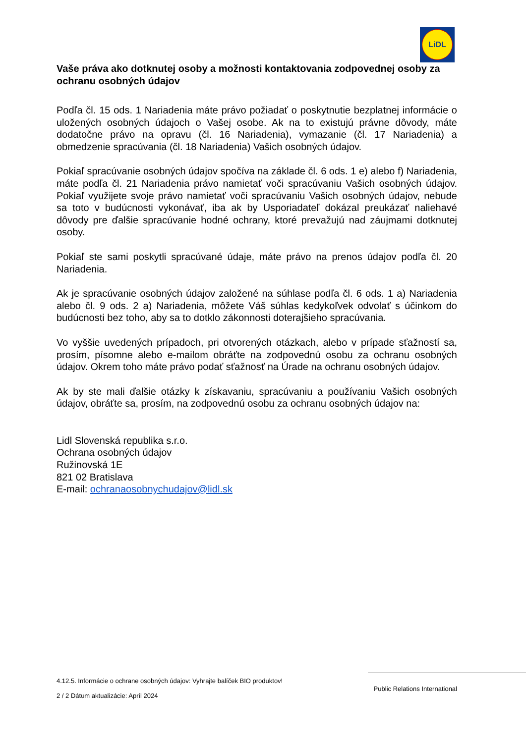LiDL
Vaše práva ako dotknutej osoby a možnosti kontaktovania zodpovednej osoby za ochranu osobných údajov
Podľa čl. 15 ods. 1 Nariadenia máte právo požiadať o poskytnutie bezplatnej informácie o uložených osobných údajoch o Vašej osobe. Ak na to existujú právne dôvody, máte dodatočne právo na opravu (čl. 16 Nariadenia), vymazanie (čl. 17 Nariadenia) a obmedzenie spracúvania (čl. 18 Nariadenia) Vašich osobných údajov.
Pokiaľ spracúvanie osobných údajov spočíva na základe čl. 6 ods. 1 e) alebo f) Nariadenia, máte podľa čl. 21 Nariadenia právo namietať voči spracúvaniu Vašich osobných údajov. Pokiaľ využijete svoje právo namietať voči spracúvaniu Vašich osobných údajov, nebude sa toto v budúcnosti vykonávať, iba ak by Usporiadateľ dokázal preukázať naliehavé dôvody pre ďalšie spracúvanie hodné ochrany, ktoré prevažujú nad záujmami dotknutej osoby.
Pokiaľ ste sami poskytli spracúvané údaje, máte právo na prenos údajov podľa čl. 20 Nariadenia.
Ak je spracúvanie osobných údajov založené na súhlase podľa čl. 6 ods. 1 a) Nariadenia alebo čl. 9 ods. 2 a) Nariadenia, môžete Váš súhlas kedykoľvek odvolať s účinkom do budúcnosti bez toho, aby sa to dotklo zákonnosti doterajšieho spracúvania.
Vo vyššie uvedených prípadoch, pri otvorených otázkach, alebo v prípade sťažností sa, prosím, písomne alebo e-mailom obráťte na zodpovednú osobu za ochranu osobných údajov. Okrem toho máte právo podať sťažnosť na Úrade na ochranu osobných údajov.
Ak by ste mali ďalšie otázky k získavaniu, spracúvaniu a používaniu Vašich osobných údajov, obráťte sa, prosím, na zodpovednú osobu za ochranu osobných údajov na:
Lidl Slovenská republika s.r.o.
Ochrana osobných údajov
Ružinovská 1E
821 02 Bratislava
E-mail: ochranaosobnychudajov@lidl.sk
4.12.5. Informácie o ochrane osobných údajov: Vyhrajte balíček BIO produktov!
2 / 2 Dátum aktualizácie: Apríl 2024
Public Relations International